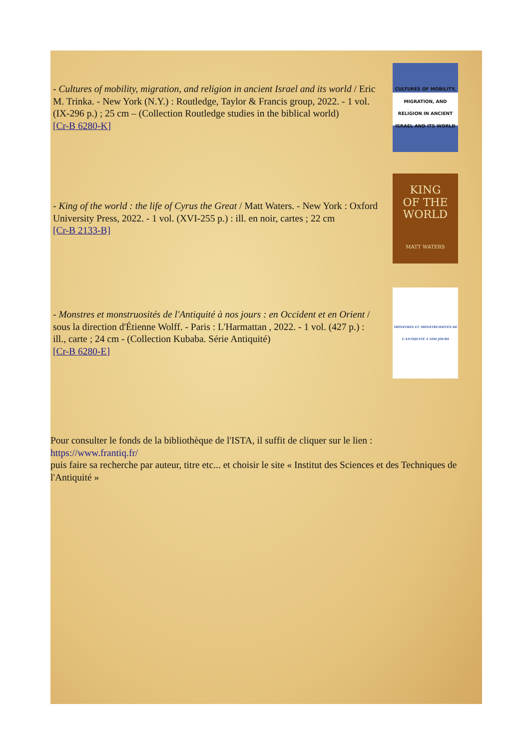- Cultures of mobility, migration, and religion in ancient Israel and its world / Eric M. Trinka. - New York (N.Y.) : Routledge, Taylor & Francis group, 2022. - 1 vol. (IX-296 p.) ; 25 cm – (Collection Routledge studies in the biblical world)
[Cr-B 6280-K]
CULTURES OF MOBILITY, MIGRATION, AND RELIGION IN ANCIENT ISRAEL AND ITS WORLD
- King of the world : the life of Cyrus the Great / Matt Waters. - New York : Oxford University Press, 2022. - 1 vol. (XVI-255 p.) : ill. en noir, cartes ; 22 cm
[Cr-B 2133-B]
KING
OF THE
WORLD
MATT WATERS
- Monstres et monstruosités de l'Antiquité à nos jours : en Occident et en Orient / sous la direction d'Étienne Wolff. - Paris : L'Harmattan , 2022. - 1 vol. (427 p.) : ill., carte ; 24 cm - (Collection Kubaba. Série Antiquité)
[Cr-B 6280-E]
MONSTRES ET MONSTRUOSITÉS DE L'ANTIQUITÉ À NOS JOURS
Pour consulter le fonds de la bibliothèque de l'ISTA, il suffit de cliquer sur le lien :
https://www.frantiq.fr/
puis faire sa recherche par auteur, titre etc... et choisir le site « Institut des Sciences et des Techniques de l'Antiquité »